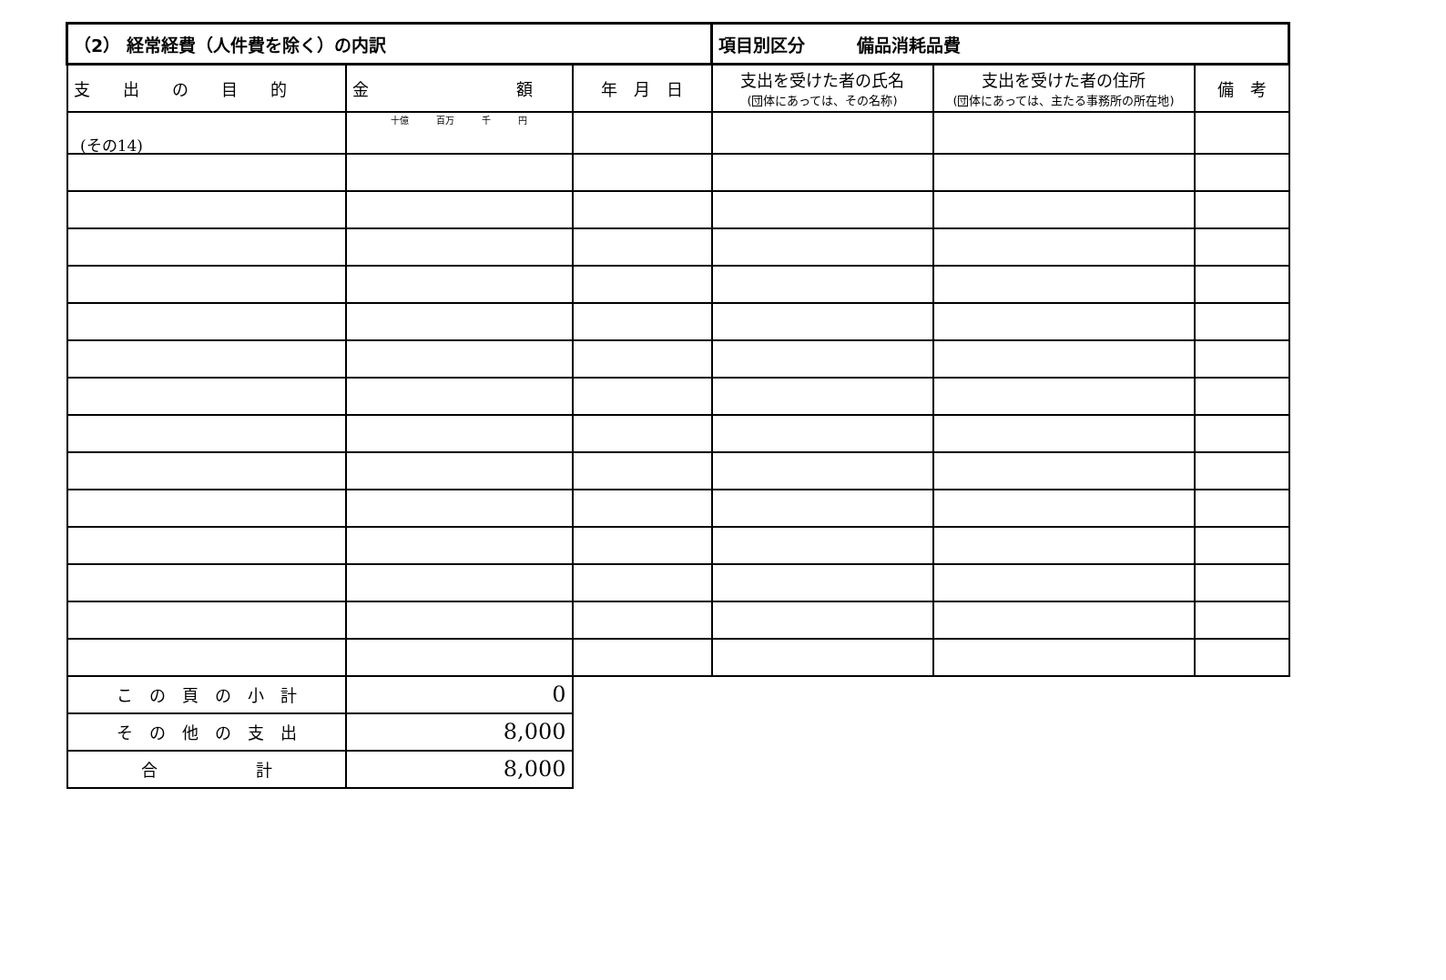(その14)
| （2） 経常経費（人件費を除く）の内訳 | | | 項目別区分 備品消耗品費 | | |
| 支 出 の 目 的 | 金 額 | 年 月 日 | 支出を受けた者の氏名 (団体にあっては、その名称) | 支出を受けた者の住所 (団体にあっては、主たる事務所の所在地) | 備 考 |
| | 十億 百万 千 円 | | | | |
| こ の 頁 の 小 計 | 0 | | | | |
| そ の 他 の 支 出 | 8,000 | | | | |
| 合 計 | 8,000 | | | | |